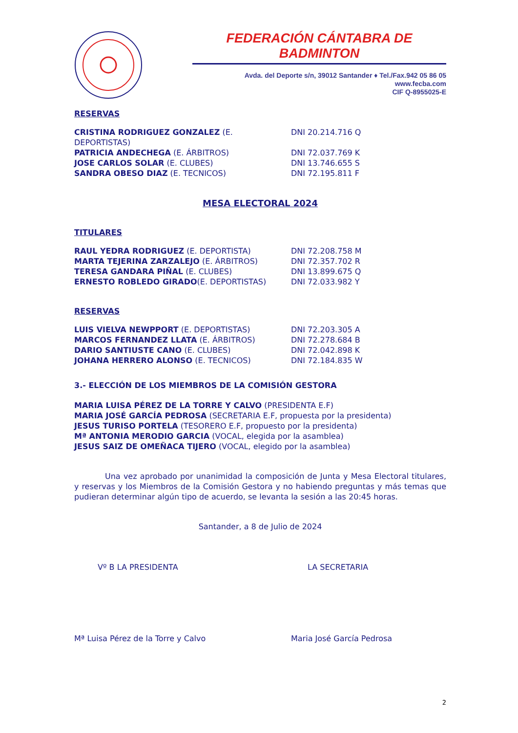FEDERACIÓN CÁNTABRA DE BADMINTON
Avda. del Deporte s/n, 39012 Santander ♦ Tel./Fax.942 05 86 05
www.fecba.com
CIF Q-8955025-E
RESERVAS
CRISTINA RODRIGUEZ GONZALEZ (E. DEPORTISTAS) DNI 20.214.716 Q
PATRICIA ANDECHEGA (E. ÁRBITROS) DNI 72.037.769 K
JOSE CARLOS SOLAR (E. CLUBES) DNI 13.746.655 S
SANDRA OBESO DIAZ (E. TECNICOS) DNI 72.195.811 F
MESA ELECTORAL 2024
TITULARES
RAUL YEDRA RODRIGUEZ (E. DEPORTISTA) DNI 72.208.758 M
MARTA TEJERINA ZARZALEJO (E. ÁRBITROS) DNI 72.357.702 R
TERESA GANDARA PIÑAL (E. CLUBES) DNI 13.899.675 Q
ERNESTO ROBLEDO GIRADO(E. DEPORTISTAS) DNI 72.033.982 Y
RESERVAS
LUIS VIELVA NEWPPORT (E. DEPORTISTAS) DNI 72.203.305 A
MARCOS FERNANDEZ LLATA (E. ÁRBITROS) DNI 72.278.684 B
DARIO SANTIUSTE CANO (E. CLUBES) DNI 72.042.898 K
JOHANA HERRERO ALONSO (E. TECNICOS) DNI 72.184.835 W
3.- ELECCIÓN DE LOS MIEMBROS DE LA COMISIÓN GESTORA
MARIA LUISA PÉREZ DE LA TORRE Y CALVO (PRESIDENTA E.F)
MARIA JOSÉ GARCÍA PEDROSA (SECRETARIA E.F, propuesta por la presidenta)
JESUS TURISO PORTELA (TESORERO E.F, propuesto por la presidenta)
Mª ANTONIA MERODIO GARCIA (VOCAL, elegida por la asamblea)
JESUS SAIZ DE OMEÑACA TIJERO (VOCAL, elegido por la asamblea)
Una vez aprobado por unanimidad la composición de Junta y Mesa Electoral titulares, y reservas y los Miembros de la Comisión Gestora y no habiendo preguntas y más temas que pudieran determinar algún tipo de acuerdo, se levanta la sesión a las 20:45 horas.
Santander, a 8 de Julio de 2024
Vº B LA PRESIDENTA LA SECRETARIA
Mª Luisa Pérez de la Torre y Calvo Maria José García Pedrosa
2